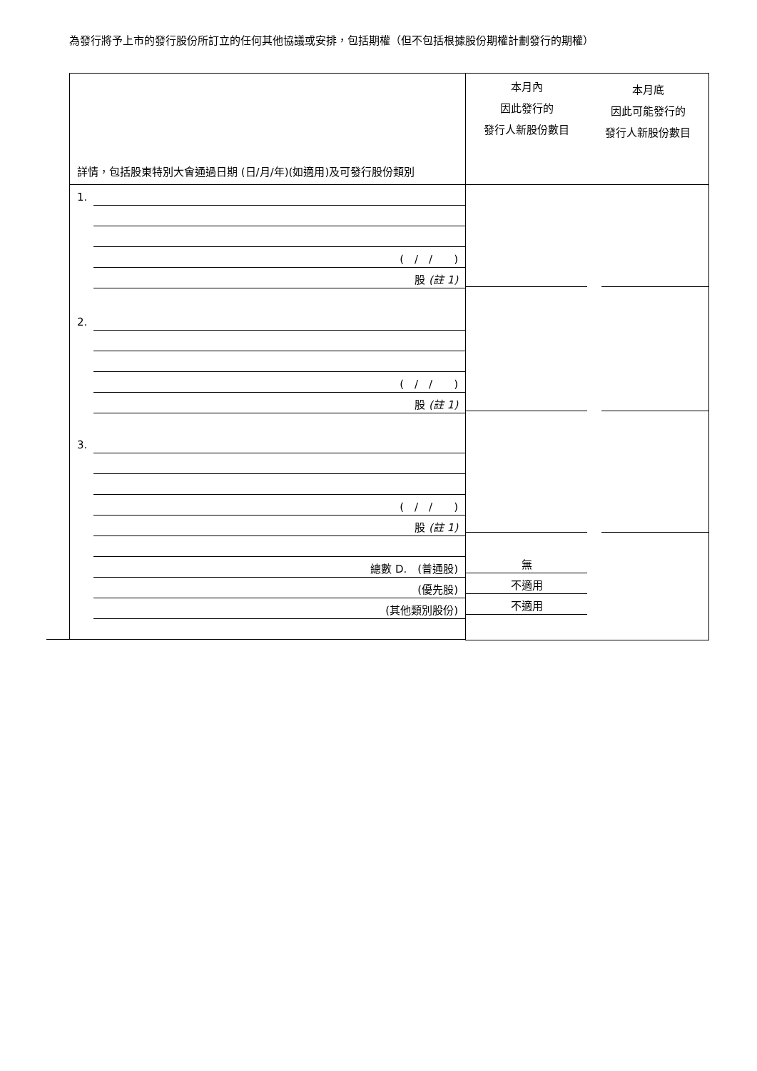為發行將予上市的發行股份所訂立的任何其他協議或安排，包括期權（但不包括根據股份期權計劃發行的期權）
| 詳情，包括股東特別大會通過日期 (日/月/年)(如適用)及可發行股份類別 | 本月內 因此發行的 發行人新股份數目 本月底 因此可能發行的 發行人新股份數目 | |
| 1. ( / / ) 股 (註 1) 2. ( / / ) 股 (註 1) 3. ( / / ) 股 (註 1) 總數 D. (普通股) (優先股) (其他類別股份) | 無 不適用 不適用 | |